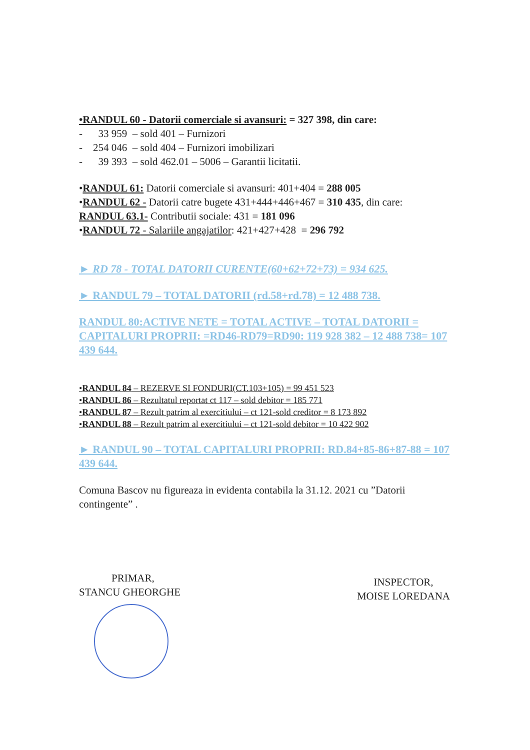•RANDUL 60 - Datorii comerciale si avansuri: = 327 398, din care:
- 33 959 – sold 401 – Furnizori
- 254 046 – sold 404 – Furnizori imobilizari
- 39 393 – sold 462.01 – 5006 – Garantii licitatii.
•RANDUL 61: Datorii comerciale si avansuri: 401+404 = 288 005
•RANDUL 62 - Datorii catre bugete 431+444+446+467 = 310 435, din care: RANDUL 63.1- Contributii sociale: 431 = 181 096
•RANDUL 72 - Salariile angajatilor: 421+427+428 = 296 792
► RD 78 - TOTAL DATORII CURENTE(60+62+72+73) = 934 625.
► RANDUL 79 – TOTAL DATORII (rd.58+rd.78) = 12 488 738.
RANDUL 80:ACTIVE NETE = TOTAL ACTIVE – TOTAL DATORII = CAPITALURI PROPRII: =RD46-RD79=RD90: 119 928 382 – 12 488 738= 107 439 644.
•RANDUL 84 – REZERVE SI FONDURI(CT.103+105) = 99 451 523
•RANDUL 86 – Rezultatul reportat ct 117 – sold debitor = 185 771
•RANDUL 87 – Rezult patrim al exercitiului – ct 121-sold creditor = 8 173 892
•RANDUL 88 – Rezult patrim al exercitiului – ct 121-sold debitor = 10 422 902
► RANDUL 90 – TOTAL CAPITALURI PROPRII: RD.84+85-86+87-88 = 107 439 644.
Comuna Bascov nu figureaza in evidenta contabila la 31.12. 2021 cu ”Datorii contingente” .
PRIMAR,
STANCU GHEORGHE
INSPECTOR,
MOISE LOREDANA